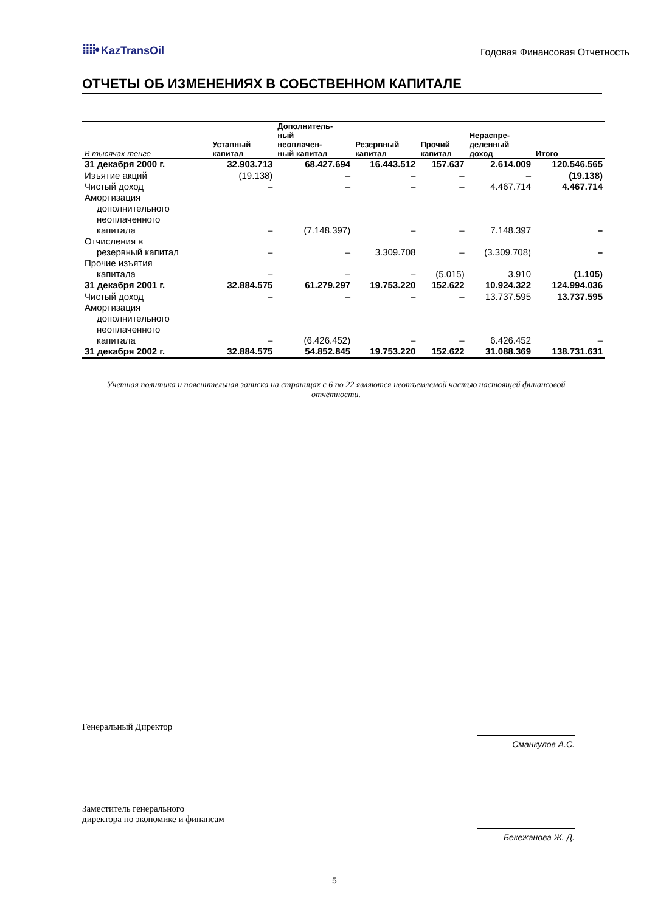⁞⁞⁞⁞• KazTransOil
Годовая Финансовая Отчетность
ОТЧЕТЫ ОБ ИЗМЕНЕНИЯХ В СОБСТВЕННОМ КАПИТАЛЕ
| В тысячах тенге | Уставный капитал | Дополнитель- ный неоплачен- ный капитал | Резервный капитал | Прочий капитал | Нераспре- деленный доход | Итого |
| --- | --- | --- | --- | --- | --- | --- |
| 31 декабря 2000 г. | 32.903.713 | 68.427.694 | 16.443.512 | 157.637 | 2.614.009 | 120.546.565 |
| Изъятие акций | (19.138) | – | – | – | – | (19.138) |
| Чистый доход | – | – | – | – | 4.467.714 | 4.467.714 |
| Амортизация дополнительного неоплаченного капитала | – | (7.148.397) | – | – | 7.148.397 | – |
| Отчисления в резервный капитал | – | – | 3.309.708 | – | (3.309.708) | – |
| Прочие изъятия капитала | – | – | – | (5.015) | 3.910 | (1.105) |
| 31 декабря 2001 г. | 32.884.575 | 61.279.297 | 19.753.220 | 152.622 | 10.924.322 | 124.994.036 |
| Чистый доход | – | – | – | – | 13.737.595 | 13.737.595 |
| Амортизация дополнительного неоплаченного капитала | – | (6.426.452) | – | – | 6.426.452 | – |
| 31 декабря 2002 г. | 32.884.575 | 54.852.845 | 19.753.220 | 152.622 | 31.088.369 | 138.731.631 |
Учетная политика и пояснительная записка на страницах с 6 по 22 являются неотъемлемой частью настоящей финансовой отчётности.
Генеральный Директор
Сманкулов А.С.
Заместитель генерального
директора по экономике и финансам
Бекежанова Ж. Д.
5